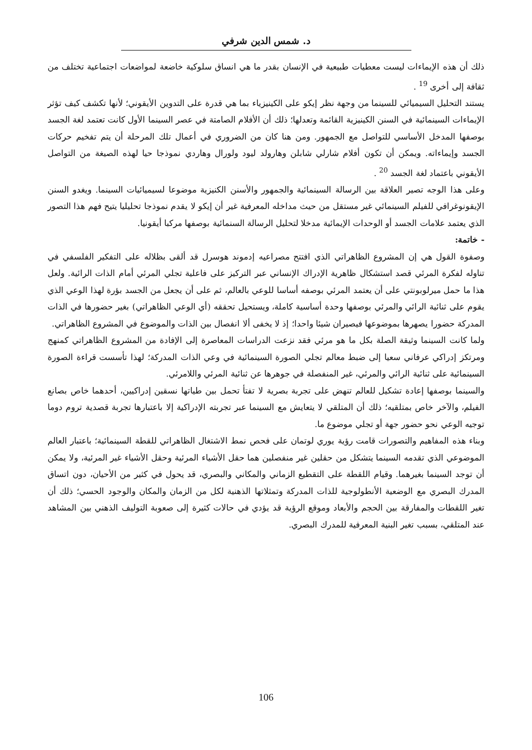د. شمس الدين شرفي
ذلك أن هذه الإيماءات ليست معطيات طبيعية في الإنسان بقدر ما هي انساق سلوكية خاضعة لمواضعات اجتماعية تختلف من ثقافة إلى أخرى <sup>19</sup> .
يستند التحليل السيميائي للسينما من وجهة نظر إيكو على الكينيزياء بما هي قدرة على التدوين الأيقوني؛ لأنها تكشف كيف تؤثر الإيماءات السينمائية في السنن الكينيزية القائمة وتعدلها؛ ذلك أن الأفلام الصامتة في عصر السينما الأول كانت تعتمد لغة الجسد بوصفها المدخل الأساسي للتواصل مع الجمهور. ومن هنا كان من الضروري في أعمال تلك المرحلة أن يتم تفخيم حركات الجسد وإيماءاته. ويمكن أن تكون أفلام شارلي شابلن وهارولد ليود ولورال وهاردي نموذجا حيا لهذه الصيغة من التواصل الأيقوني باعتماد لغة الجسد <sup>20</sup> .
وعلى هذا الوجه تصير العلاقة بين الرسالة السينمائية والجمهور والأسنن الكنيزية موضوعا لسيميائيات السينما. ويغدو السنن الإيقونوغرافي للفيلم السينمائي غير مستقل من حيث مداخله المعرفية غير أن إيكو لا يقدم نموذجا تحليليا يتيح فهم هذا التصور الذي يعتمد علامات الجسد أو الوحدات الإيمائية مدخلا لتحليل الرسالة السنمائية بوصفها مركبا أيقونيا.
- خاتمة:
وصفوة القول هي إن المشروع الظاهراتي الذي افتتح مصراعيه إدموند هوسرل قد ألقى بظلاله على التفكير الفلسفي في تناوله لفكرة المرئي قصد استشكال ظاهرية الإدراك الإنساني عبر التركيز على فاعلية تجلي المرئي أمام الذات الرائية. ولعل هذا ما حمل ميرلوبونتي على أن يعتمد المرئي بوصفه أساسا للوعي بالعالم، ثم على أن يجعل من الجسد بؤرة لهذا الوعي الذي يقوم على ثنائية الرائي والمرئي بوصفها وحدة أساسية كاملة، ويستحيل تحققه (أي الوعي الظاهراتي) بغير حضورها في الذات المدركة حضورا يصهرها بموضوعها فيصيران شيئا واحدا؛ إذ لا يخفى ألا انفصال بين الذات والموضوع في المشروع الظاهراتي.
ولما كانت السينما وثيقة الصلة بكل ما هو مرئي فقد نزعت الدراسات المعاصرة إلى الإفادة من المشروع الظاهراتي كمنهج ومرتكز إدراكي عرفاني سعيا إلى ضبط معالم تجلي الصورة السينمائية في وعي الذات المدركة؛ لهذا تأسست قراءة الصورة السينمائية على ثنائية الرائي والمرئي، غير المنفصلة في جوهرها عن ثنائية المرئي واللامرئي.
والسينما بوصفها إعادة تشكيل للعالم تنهض على تجربة بصرية لا تفتأ تحمل بين طياتها نسقين إدراكيين، أحدهما خاص بصانع الفيلم، والآخر خاص بمتلقيه؛ ذلك أن المتلقي لا يتعايش مع السينما عبر تجربته الإدراكية إلا باعتبارها تجربة قصدية تروم دوما توجيه الوعي نحو حضور جهة أو تجلي موضوع ما.
وبناء هذه المفاهيم والتصورات قامت رؤية يوري لوتمان على فحص نمط الاشتغال الظاهراتي للقطة السينمائية؛ باعتبار العالم الموضوعي الذي تقدمه السينما يتشكل من حقلين غير منفصلين هما حقل الأشياء المرئية وحقل الأشياء غير المرئية، ولا يمكن أن توجد السينما بغيرهما. وقيام اللقطة على التقطيع الزماني والمكاني والبصري، قد يحول في كثير من الأحيان، دون اتساق المدرك البصري مع الوضعية الأنطولوجية للذات المدركة وتمثلاتها الذهنية لكل من الزمان والمكان والوجود الحسي؛ ذلك أن تغير اللقطات والمفارقة بين الحجم والأبعاد وموقع الرؤية قد يؤدي في حالات كثيرة إلى صعوبة التوليف الذهني بين المشاهد عند المتلقي، بسبب تغير البنية المعرفية للمدرك البصري.
106